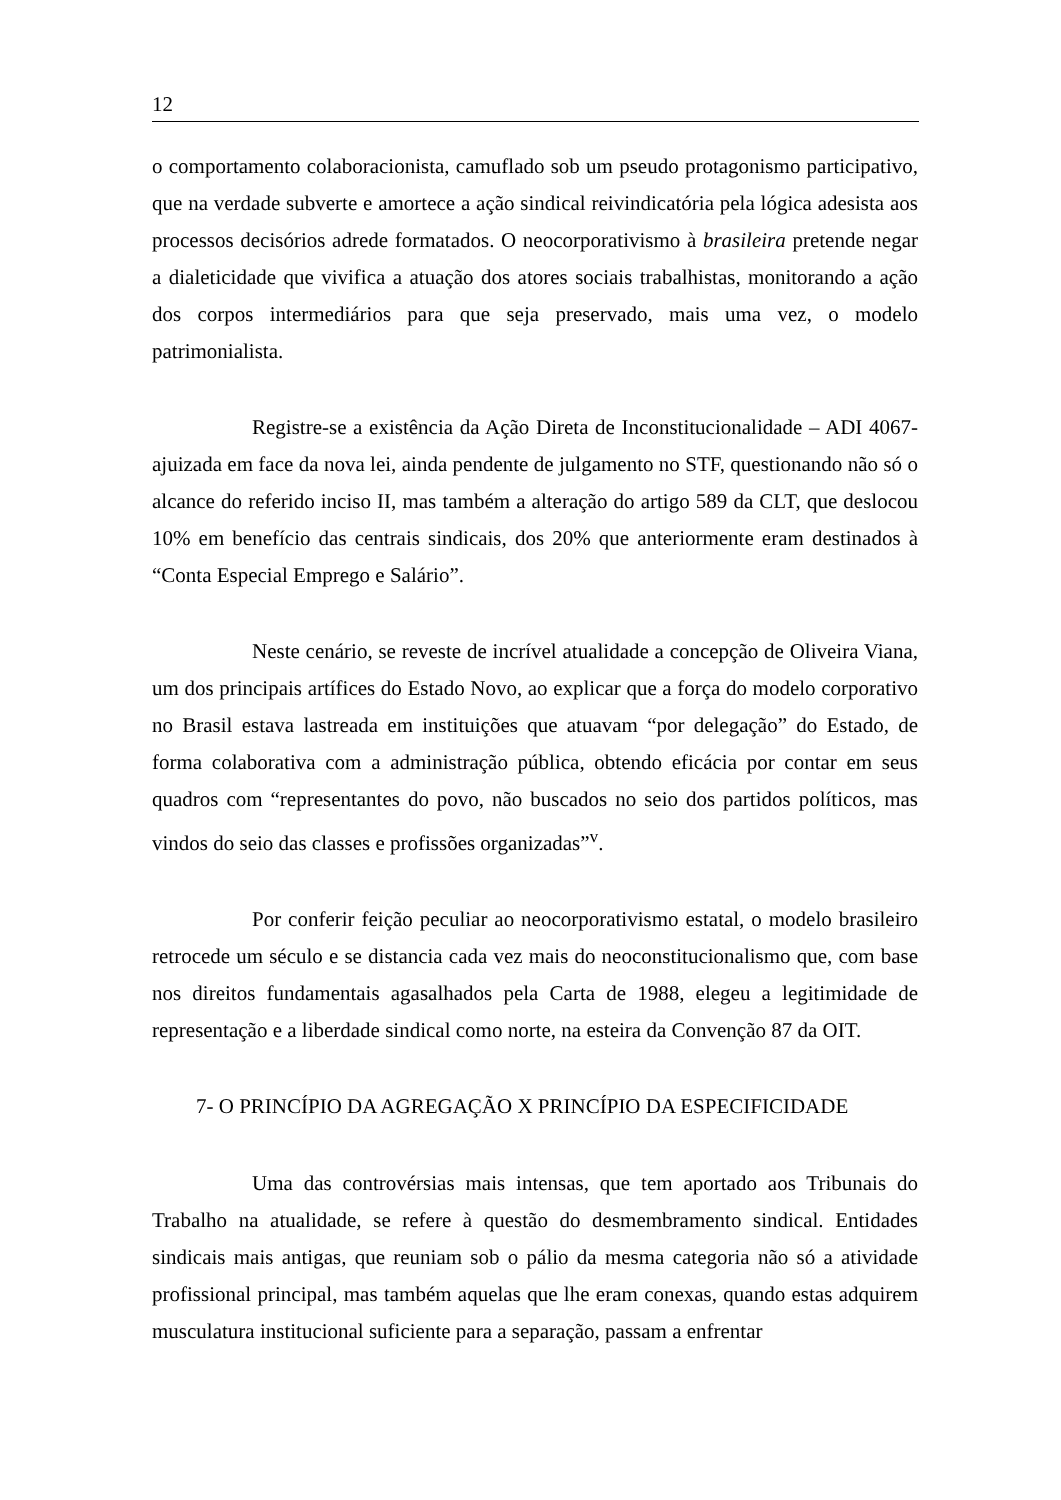12
o comportamento colaboracionista, camuflado sob um pseudo protagonismo participativo, que na verdade subverte e amortece a ação sindical reivindicatória pela lógica adesista aos processos decisórios adrede formatados. O neocorporativismo à brasileira pretende negar a dialeticidade que vivifica a atuação dos atores sociais trabalhistas, monitorando a ação dos corpos intermediários para que seja preservado, mais uma vez, o modelo patrimonialista.
Registre-se a existência da Ação Direta de Inconstitucionalidade – ADI 4067- ajuizada em face da nova lei, ainda pendente de julgamento no STF, questionando não só o alcance do referido inciso II, mas também a alteração do artigo 589 da CLT, que deslocou 10% em benefício das centrais sindicais, dos 20% que anteriormente eram destinados à “Conta Especial Emprego e Salário”.
Neste cenário, se reveste de incrível atualidade a concepção de Oliveira Viana, um dos principais artífices do Estado Novo, ao explicar que a força do modelo corporativo no Brasil estava lastreada em instituições que atuavam “por delegação” do Estado, de forma colaborativa com a administração pública, obtendo eficácia por contar em seus quadros com “representantes do povo, não buscados no seio dos partidos políticos, mas vindos do seio das classes e profissões organizadas”<sup>v</sup>.
Por conferir feição peculiar ao neocorporativismo estatal, o modelo brasileiro retrocede um século e se distancia cada vez mais do neoconstitucionalismo que, com base nos direitos fundamentais agasalhados pela Carta de 1988, elegeu a legitimidade de representação e a liberdade sindical como norte, na esteira da Convenção 87 da OIT.
7- O PRINCÍPIO DA AGREGAÇÃO X PRINCÍPIO DA ESPECIFICIDADE
Uma das controvérsias mais intensas, que tem aportado aos Tribunais do Trabalho na atualidade, se refere à questão do desmembramento sindical. Entidades sindicais mais antigas, que reuniam sob o pálio da mesma categoria não só a atividade profissional principal, mas também aquelas que lhe eram conexas, quando estas adquirem musculatura institucional suficiente para a separação, passam a enfrentar